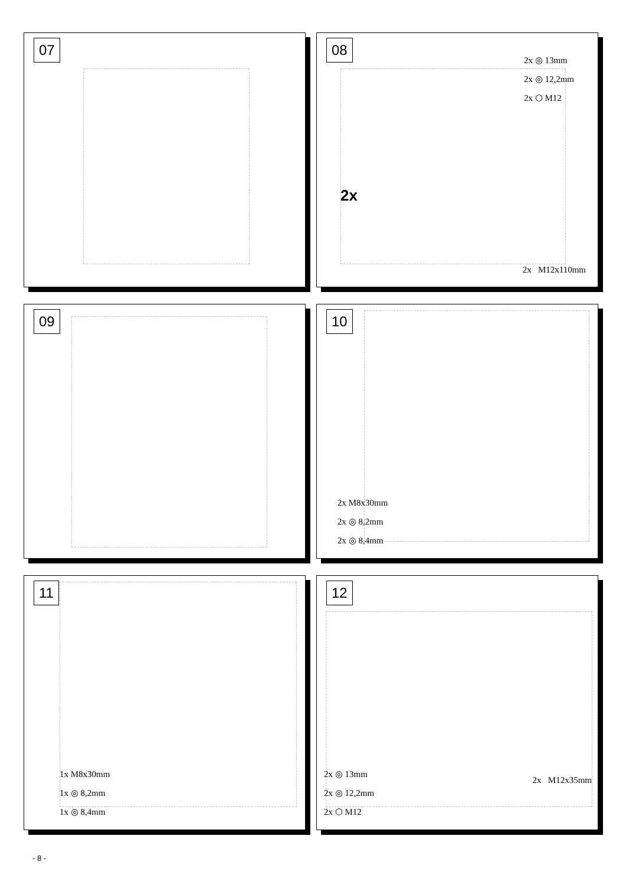07
08
2x ◎ 13mm
2x ◎ 12,2mm
2x ⬡ M12
2x
2x M12x110mm
09
10
2x M8x30mm
2x ◎ 8,2mm
2x ◎ 8,4mm
11
1x M8x30mm
1x ◎ 8,2mm
1x ◎ 8,4mm
12
2x ◎ 13mm
2x ◎ 12,2mm
2x ⬡ M12
2x M12x35mm
- 8 -